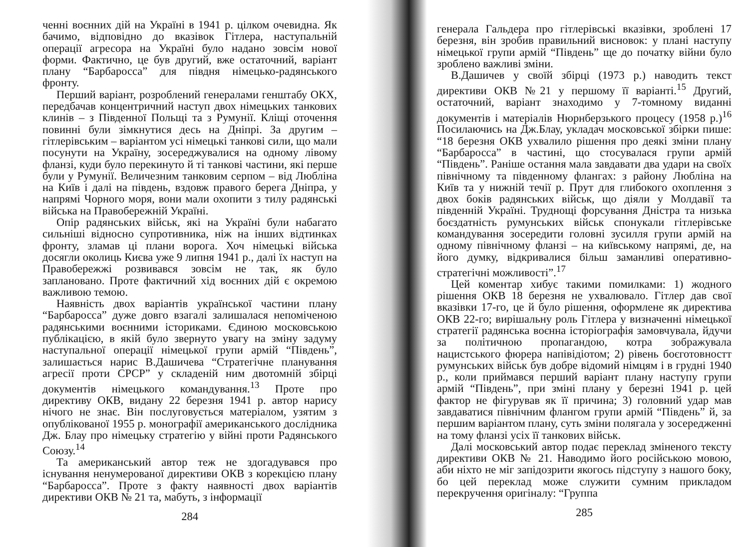ченні воєнних дій на Україні в 1941 р. цілком очевидна. Як бачимо, відповідно до вказівок Гітлера, наступальній операції агресора на Україні було надано зовсім нової форми. Фактично, це був другий, вже остаточний, варіант плану “Барбаросса” для півдня німецько-радянського фронту.
Перший варіант, розроблений генералами генштабу ОКХ, передбачав концентричний наступ двох німецьких танкових клинів – з Південної Польщі та з Румунії. Кліщі оточення повинні були зімкнутися десь на Дніпрі. За другим – гітлерівським – варіантом усі німецькі танкові сили, що мали посунути на Україну, зосереджувалися на одному лівому фланзі, куди було перекинуто й ті танкові частини, які перше були у Румунії. Величезним танковим серпом – від Любліна на Київ і далі на південь, вздовж правого берега Дніпра, у напрямі Чорного моря, вони мали охопити з тилу радянські війська на Правобережній Україні.
Опір радянських військ, які на Україні були набагато сильніші відносно супротивника, ніж на інших відтинках фронту, зламав ці плани ворога. Хоч німецькі війська досягли околиць Києва уже 9 липня 1941 р., далі їх наступ на Правобережжі розвивався зовсім не так, як було заплановано. Проте фактичний хід воєнних дій є окремою важливою темою.
Наявність двох варіантів української частини плану “Барбаросса” дуже довго взагалі залишалася непоміченою радянськими воєнними істориками. Єдиною московською публікацією, в якій було звернуто увагу на зміну задуму наступальної операції німецької групи армій “Південь”, залишається нарис В.Дашичева “Стратегічне планування агресії проти СРСР” у складеній ним двотомній збірці документів німецького командування.<sup>13</sup> Проте про директиву ОКВ, видану 22 березня 1941 р. автор нарису нічого не знає. Він послуговується матеріалом, узятим з опублікованої 1955 р. монографії американського дослідника Дж. Блау про німецьку стратегію у війні проти Радянського Союзу.<sup>14</sup>
Та американський автор теж не здогадувався про існування ненумерованої директиви ОКВ з корекцією плану “Барбаросса”. Проте з факту наявності двох варіантів директиви ОКВ № 21 та, мабуть, з інформації
284
генерала Гальдера про гітлерівські вказівки, зроблені 17 березня, він зробив правильний висновок: у плані наступу німецької групи армій “Південь” ще до початку війни було зроблено важливі зміни.
В.Дашичев у своїй збірці (1973 р.) наводить текст директиви ОКВ №21 у першому її варіанті.<sup>15</sup> Другий, остаточний, варіант знаходимо у 7-томному виданні документів і матеріалів Нюрнберзького процесу (1958 р.)<sup>16</sup> Посилаючись на Дж.Блау, укладач московської збірки пише: “18 березня ОКВ ухвалило рішення про деякі зміни плану “Барбаросса” в частині, що стосувалася групи армій “Південь”. Раніше остання мала завдавати два удари на своїх північному та південному флангах: з району Любліна на Київ та у нижній течії р. Прут для глибокого охоплення з двох боків радянських військ, що діяли у Молдавії та південній Україні. Труднощі форсування Дністра та низька боєздатність румунських військ спонукали гітлерівське командування зосередити головні зусилля групи армій на одному північному фланзі – на київському напрямі, де, на його думку, відкривалися більш заманливі оперативно-стратегічні можливості”.<sup>17</sup>
Цей коментар хибує такими помилками: 1) жодного рішення ОКВ 18 березня не ухвалювало. Гітлер дав свої вказівки 17-го, це й було рішення, оформлене як директива ОКВ 22-го; вирішальну роль Гітлера у визначенні німецької стратегії радянська воєнна історіографія замовчувала, йдучи за політичною пропагандою, котра зображувала нацистського фюрера напівідіотом; 2) рівень боєготовностт румунських військ був добре відомий німцям і в грудні 1940 р., коли приймався перший варіант плану наступу групи армій “Південь”, при зміні плану у березні 1941 р. цей фактор не фігурував як її причина; 3) головний удар мав завдаватися північним флангом групи армій “Південь” й, за першим варіантом плану, суть зміни полягала у зосередженні на тому фланзі усіх її танкових військ.
Далі московський автор подає переклад зміненого тексту директиви ОКВ № 21. Наводимо його російською мовою, аби ніхто не міг запідозрити якогось підступу з нашого боку, бо цей переклад може служити сумним прикладом перекручення оригіналу: “Группа
285